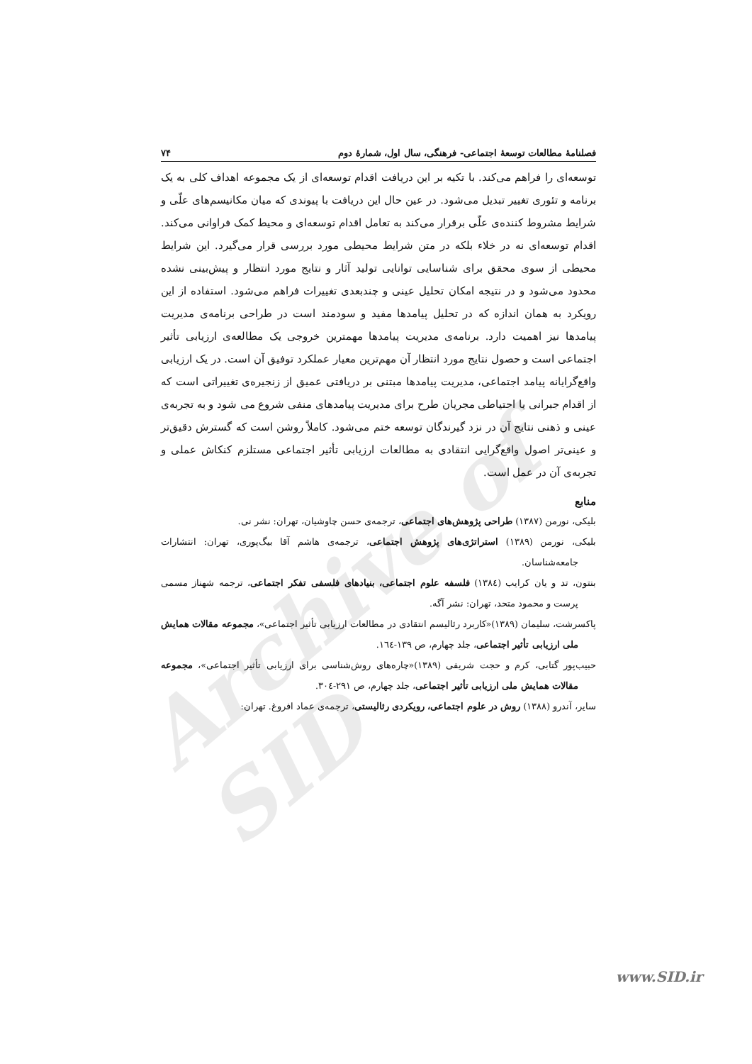Archive of SID
فصلنامۀ مطالعات توسعۀ اجتماعی- فرهنگی، سال اول، شمارۀ دوم ۷۴
توسعه‌ای را فراهم می‌کند. با تکیه بر این دریافت اقدام توسعه‌ای از یک مجموعه اهداف کلی به یک برنامه و تئوری تغییر تبدیل می‌شود. در عین حال این دریافت با پیوندی که میان مکانیسم‌های علّی و شرایط مشروط کننده‌ی علّی برقرار می‌کند به تعامل اقدام توسعه‌ای و محیط کمک فراوانی می‌کند. اقدام توسعه‌ای نه در خلاء بلکه در متن شرایط محیطی مورد بررسی قرار می‌گیرد. این شرایط محیطی از سوی محقق برای شناسایی توانایی تولید آثار و نتایج مورد انتظار و پیش‌بینی نشده محدود می‌شود و در نتیجه امکان تحلیل عینی و چندبعدی تغییرات فراهم می‌شود. استفاده از این رویکرد به همان اندازه که در تحلیل پیامدها مفید و سودمند است در طراحی برنامه‌ی مدیریت پیامدها نیز اهمیت دارد. برنامه‌ی مدیریت پیامدها مهمترین خروجی یک مطالعه‌ی ارزیابی تأثیر اجتماعی است و حصول نتایج مورد انتظار آن مهم‌ترین معیار عملکرد توفیق آن است. در یک ارزیابی واقع‌گرایانه پیامد اجتماعی، مدیریت پیامدها مبتنی بر دریافتی عمیق از زنجیره‌ی تغییراتی است که از اقدام جبرانی یا احتیاطی مجریان طرح برای مدیریت پیامدهای منفی شروع می شود و به تجربه‌ی عینی و ذهنی نتایج آن در نزد گیرندگان توسعه ختم می‌شود. کاملاً روشن است که گسترش دقیق‌تر و عینی‌تر اصول واقع‌گرایی انتقادی به مطالعات ارزیابی تأثیر اجتماعی مستلزم کنکاش عملی و تجربه‌ی آن در عمل است.
منابع
بلیکی، نورمن (۱۳۸۷) طراحی پژوهش‌های اجتماعی، ترجمه‌ی حسن چاوشیان، تهران: نشر نی.
بلیکی، نورمن (۱۳۸۹) استراتژی‌های پژوهش اجتماعی، ترجمه‌ی هاشم آقا بیگ‌پوری، تهران: انتشارات جامعه‌شناسان.
بنتون، تد و یان کرایب (۱۳۸٤) فلسفه علوم اجتماعی، بنیادهای فلسفی تفکر اجتماعی، ترجمه شهناز مسمی پرست و محمود متحد، تهران: نشر آگه.
پاکسرشت، سلیمان (۱۳۸۹)«کاربرد رئالیسم انتقادی در مطالعات ارزیابی تأثیر اجتماعی»، مجموعه مقالات همایش ملی ارزیابی تأثیر اجتماعی، جلد چهارم، ص ۱۳۹-۱٦٤.
حبیب‌پور گتابی، کرم و حجت شریفی (۱۳۸۹)«چاره‌های روش‌شناسی برای ارزیابی تأثیر اجتماعی»، مجموعه مقالات همایش ملی ارزیابی تأثیر اجتماعی، جلد چهارم، ص ۲۹۱-۳۰٤.
سایر، آندرو (۱۳۸۸) روش در علوم اجتماعی، رویکردی رئالیستی، ترجمه‌ی عماد افروغ. تهران:
www.SID.ir